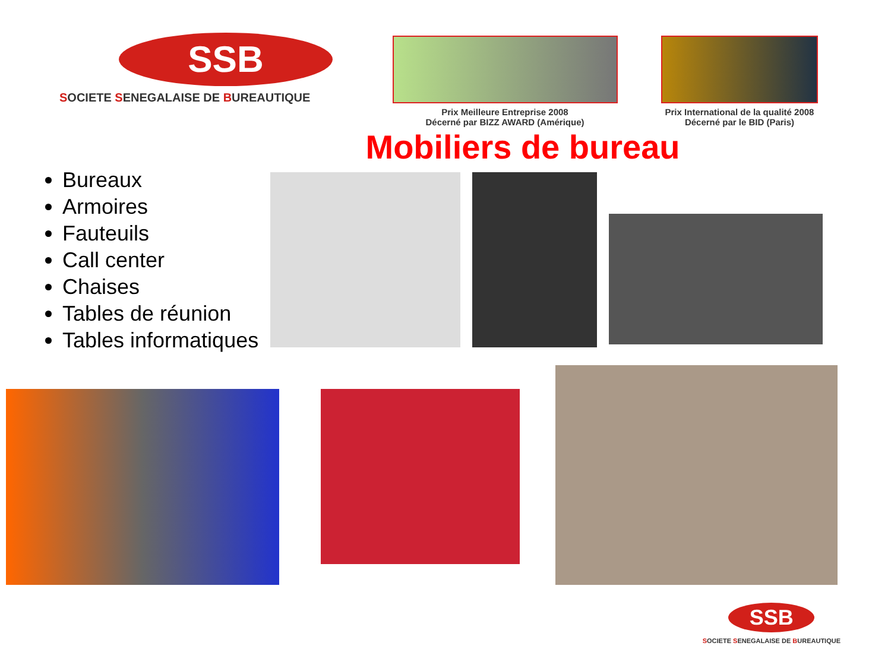SSB
SOCIETE SENEGALAISE DE BUREAUTIQUE
Prix Meilleure Entreprise 2008
Décerné par BIZZ AWARD (Amérique)
Prix International de la qualité 2008
Décerné par le BID (Paris)
Mobiliers de bureau
Bureaux
Armoires
Fauteuils
Call center
Chaises
Tables de réunion
Tables informatiques
SSB
SOCIETE SENEGALAISE DE BUREAUTIQUE